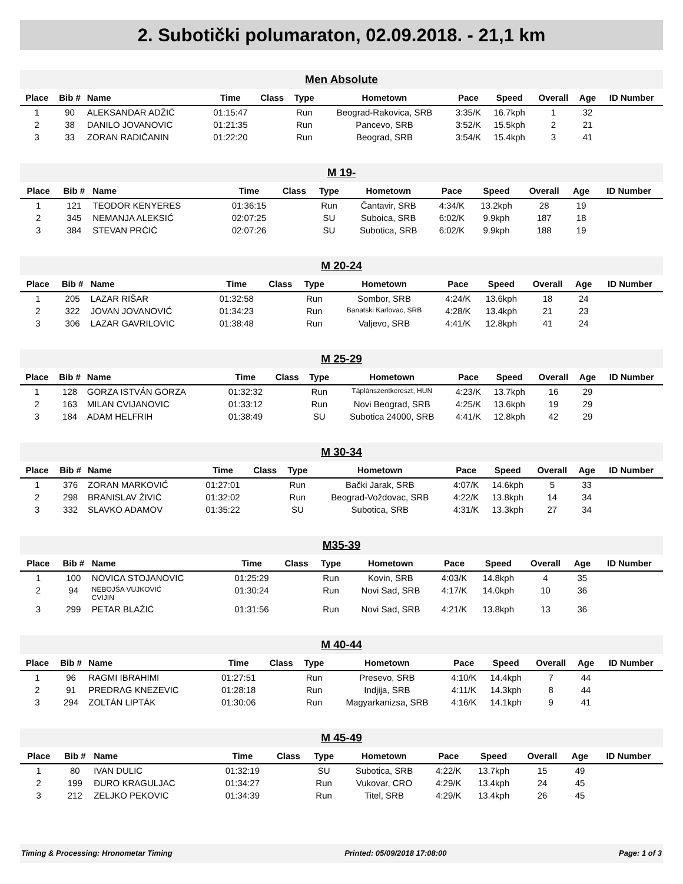2. Subotički polumaraton, 02.09.2018. - 21,1 km
Men Absolute
| Place | Bib # | Name | Time | Class | Type | Hometown | Pace | Speed | Overall | Age | ID Number |
| --- | --- | --- | --- | --- | --- | --- | --- | --- | --- | --- | --- |
| 1 | 90 | ALEKSANDAR ADŽIĆ | 01:15:47 | | Run | Beograd-Rakovica, SRB | 3:35/K | 16.7kph | 1 | 32 | |
| 2 | 38 | DANILO JOVANOVIC | 01:21:35 | | Run | Pancevo, SRB | 3:52/K | 15.5kph | 2 | 21 | |
| 3 | 33 | ZORAN RADIČANIN | 01:22:20 | | Run | Beograd, SRB | 3:54/K | 15.4kph | 3 | 41 | |
M 19-
| Place | Bib # | Name | Time | Class | Type | Hometown | Pace | Speed | Overall | Age | ID Number |
| --- | --- | --- | --- | --- | --- | --- | --- | --- | --- | --- | --- |
| 1 | 121 | TEODOR KENYERES | 01:36:15 | | Run | Čantavir, SRB | 4:34/K | 13.2kph | 28 | 19 | |
| 2 | 345 | NEMANJA ALEKSIĆ | 02:07:25 | | SU | Suboica, SRB | 6:02/K | 9.9kph | 187 | 18 | |
| 3 | 384 | STEVAN PRĆIĆ | 02:07:26 | | SU | Subotica, SRB | 6:02/K | 9.9kph | 188 | 19 | |
M 20-24
| Place | Bib # | Name | Time | Class | Type | Hometown | Pace | Speed | Overall | Age | ID Number |
| --- | --- | --- | --- | --- | --- | --- | --- | --- | --- | --- | --- |
| 1 | 205 | LAZAR RIŠAR | 01:32:58 | | Run | Sombor, SRB | 4:24/K | 13.6kph | 18 | 24 | |
| 2 | 322 | JOVAN JOVANOVIĆ | 01:34:23 | | Run | Banatski Karlovac, SRB | 4:28/K | 13.4kph | 21 | 23 | |
| 3 | 306 | LAZAR GAVRILOVIC | 01:38:48 | | Run | Valjevo, SRB | 4:41/K | 12.8kph | 41 | 24 | |
M 25-29
| Place | Bib # | Name | Time | Class | Type | Hometown | Pace | Speed | Overall | Age | ID Number |
| --- | --- | --- | --- | --- | --- | --- | --- | --- | --- | --- | --- |
| 1 | 128 | GORZA ISTVÁN GORZA | 01:32:32 | | Run | Táplánszentkereszt, HUN | 4:23/K | 13.7kph | 16 | 29 | |
| 2 | 163 | MILAN CVIJANOVIC | 01:33:12 | | Run | Novi Beograd, SRB | 4:25/K | 13.6kph | 19 | 29 | |
| 3 | 184 | ADAM HELFRIH | 01:38:49 | | SU | Subotica 24000, SRB | 4:41/K | 12.8kph | 42 | 29 | |
M 30-34
| Place | Bib # | Name | Time | Class | Type | Hometown | Pace | Speed | Overall | Age | ID Number |
| --- | --- | --- | --- | --- | --- | --- | --- | --- | --- | --- | --- |
| 1 | 376 | ZORAN MARKOVIĆ | 01:27:01 | | Run | Bački Jarak, SRB | 4:07/K | 14.6kph | 5 | 33 | |
| 2 | 298 | BRANISLAV ŽIVIĆ | 01:32:02 | | Run | Beograd-Voždovac, SRB | 4:22/K | 13.8kph | 14 | 34 | |
| 3 | 332 | SLAVKO ADAMOV | 01:35:22 | | SU | Subotica, SRB | 4:31/K | 13.3kph | 27 | 34 | |
M35-39
| Place | Bib # | Name | Time | Class | Type | Hometown | Pace | Speed | Overall | Age | ID Number |
| --- | --- | --- | --- | --- | --- | --- | --- | --- | --- | --- | --- |
| 1 | 100 | NOVICA STOJANOVIC | 01:25:29 | | Run | Kovin, SRB | 4:03/K | 14.8kph | 4 | 35 | |
| 2 | 94 | NEBOJŠA VUJKOVIĆ CVIJIN | 01:30:24 | | Run | Novi Sad, SRB | 4:17/K | 14.0kph | 10 | 36 | |
| 3 | 299 | PETAR BLAŽIĆ | 01:31:56 | | Run | Novi Sad, SRB | 4:21/K | 13.8kph | 13 | 36 | |
M 40-44
| Place | Bib # | Name | Time | Class | Type | Hometown | Pace | Speed | Overall | Age | ID Number |
| --- | --- | --- | --- | --- | --- | --- | --- | --- | --- | --- | --- |
| 1 | 96 | RAGMI IBRAHIMI | 01:27:51 | | Run | Presevo, SRB | 4:10/K | 14.4kph | 7 | 44 | |
| 2 | 91 | PREDRAG KNEZEVIC | 01:28:18 | | Run | Indjija, SRB | 4:11/K | 14.3kph | 8 | 44 | |
| 3 | 294 | ZOLTÁN LIPTÁK | 01:30:06 | | Run | Magyarkanizsa, SRB | 4:16/K | 14.1kph | 9 | 41 | |
M 45-49
| Place | Bib # | Name | Time | Class | Type | Hometown | Pace | Speed | Overall | Age | ID Number |
| --- | --- | --- | --- | --- | --- | --- | --- | --- | --- | --- | --- |
| 1 | 80 | IVAN DULIC | 01:32:19 | | SU | Subotica, SRB | 4:22/K | 13.7kph | 15 | 49 | |
| 2 | 199 | ĐURO KRAGULJAC | 01:34:27 | | Run | Vukovar, CRO | 4:29/K | 13.4kph | 24 | 45 | |
| 3 | 212 | ZELJKO PEKOVIC | 01:34:39 | | Run | Titel, SRB | 4:29/K | 13.4kph | 26 | 45 | |
Timing & Processing: Hronometar Timing Printed: 05/09/2018 17:08:00 Page: 1 of 3